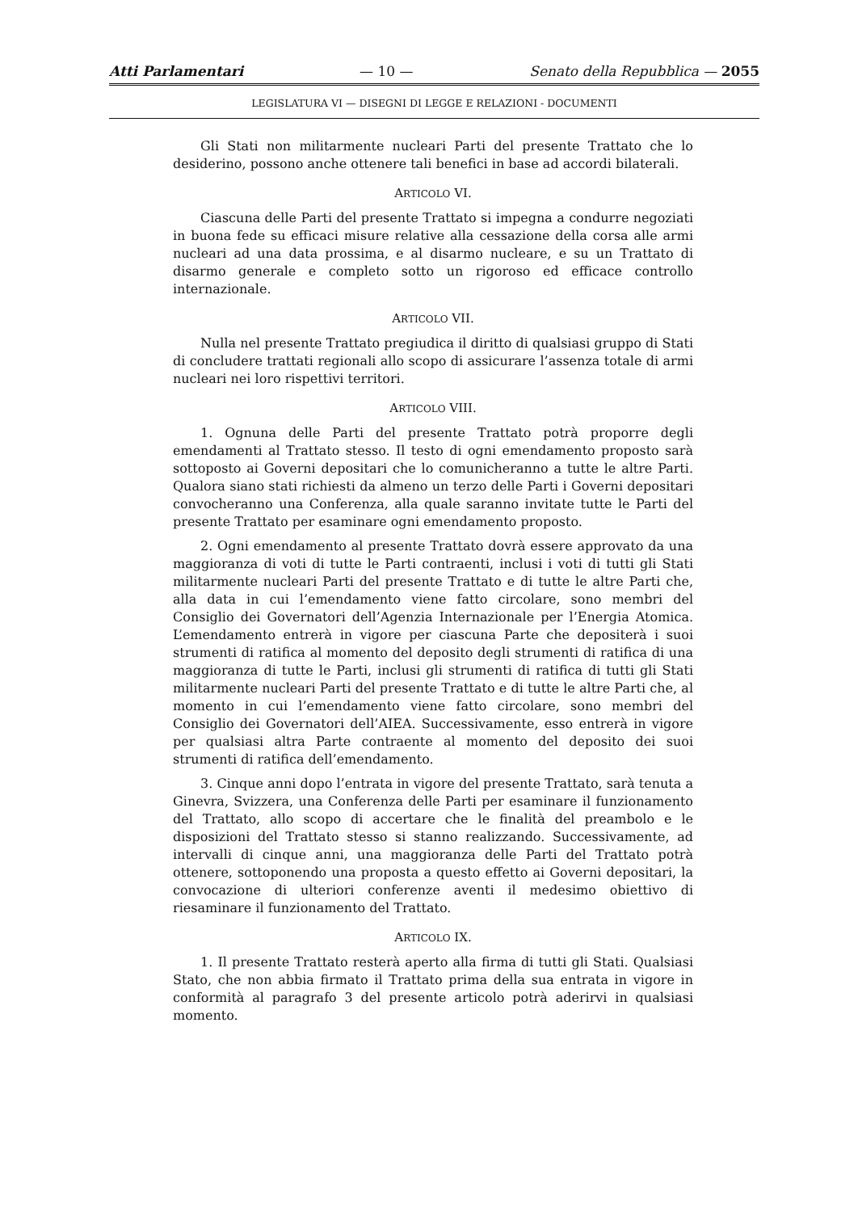Atti Parlamentari — 10 — Senato della Repubblica — 2055
LEGISLATURA VI — DISEGNI DI LEGGE E RELAZIONI - DOCUMENTI
Gli Stati non militarmente nucleari Parti del presente Trattato che lo desiderino, possono anche ottenere tali benefici in base ad accordi bilaterali.
ARTICOLO VI.
Ciascuna delle Parti del presente Trattato si impegna a condurre negoziati in buona fede su efficaci misure relative alla cessazione della corsa alle armi nucleari ad una data prossima, e al disarmo nucleare, e su un Trattato di disarmo generale e completo sotto un rigoroso ed efficace controllo internazionale.
ARTICOLO VII.
Nulla nel presente Trattato pregiudica il diritto di qualsiasi gruppo di Stati di concludere trattati regionali allo scopo di assicurare l’assenza totale di armi nucleari nei loro rispettivi territori.
ARTICOLO VIII.
1. Ognuna delle Parti del presente Trattato potrà proporre degli emendamenti al Trattato stesso. Il testo di ogni emendamento proposto sarà sottoposto ai Governi depositari che lo comunicheranno a tutte le altre Parti. Qualora siano stati richiesti da almeno un terzo delle Parti i Governi depositari convocheranno una Conferenza, alla quale saranno invitate tutte le Parti del presente Trattato per esaminare ogni emendamento proposto.
2. Ogni emendamento al presente Trattato dovrà essere approvato da una maggioranza di voti di tutte le Parti contraenti, inclusi i voti di tutti gli Stati militarmente nucleari Parti del presente Trattato e di tutte le altre Parti che, alla data in cui l’emendamento viene fatto circolare, sono membri del Consiglio dei Governatori dell’Agenzia Internazionale per l’Energia Atomica. L’emendamento entrerà in vigore per ciascuna Parte che depositerà i suoi strumenti di ratifica al momento del deposito degli strumenti di ratifica di una maggioranza di tutte le Parti, inclusi gli strumenti di ratifica di tutti gli Stati militarmente nucleari Parti del presente Trattato e di tutte le altre Parti che, al momento in cui l’emendamento viene fatto circolare, sono membri del Consiglio dei Governatori dell’AIEA. Successivamente, esso entrerà in vigore per qualsiasi altra Parte contraente al momento del deposito dei suoi strumenti di ratifica dell’emendamento.
3. Cinque anni dopo l’entrata in vigore del presente Trattato, sarà tenuta a Ginevra, Svizzera, una Conferenza delle Parti per esaminare il funzionamento del Trattato, allo scopo di accertare che le finalità del preambolo e le disposizioni del Trattato stesso si stanno realizzando. Successivamente, ad intervalli di cinque anni, una maggioranza delle Parti del Trattato potrà ottenere, sottoponendo una proposta a questo effetto ai Governi depositari, la convocazione di ulteriori conferenze aventi il medesimo obiettivo di riesaminare il funzionamento del Trattato.
ARTICOLO IX.
1. Il presente Trattato resterà aperto alla firma di tutti gli Stati. Qualsiasi Stato, che non abbia firmato il Trattato prima della sua entrata in vigore in conformità al paragrafo 3 del presente articolo potrà aderirvi in qualsiasi momento.